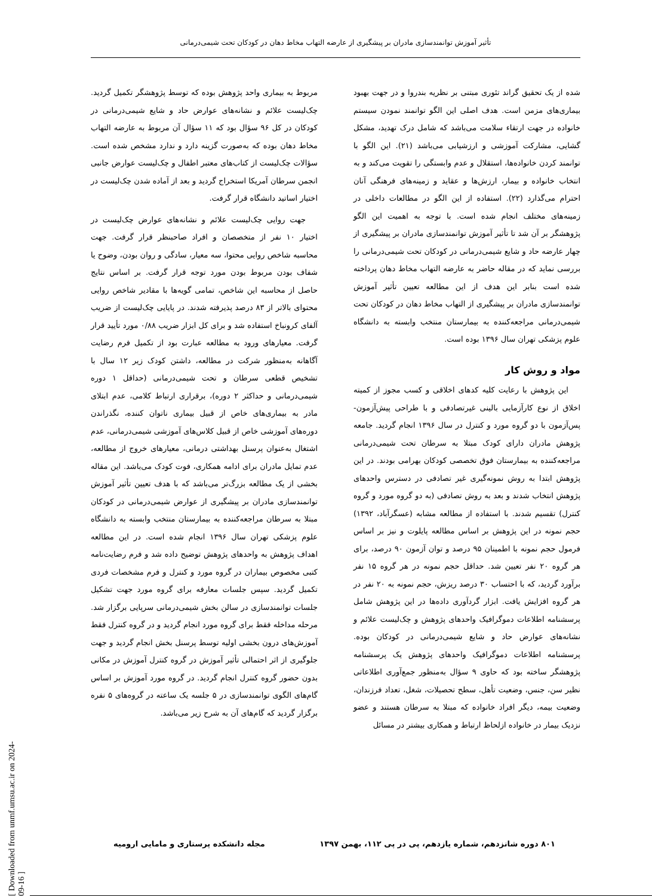تأثیر آموزش توانمندسازی مادران بر پیشگیری از عارضه التهاب مخاط دهان در کودکان تحت شیمی‌درمانی
شده از یک تحقیق گراند تئوری مبتنی بر نظریه بندروا و در جهت بهبود بیماری‌های مزمن است. هدف اصلی این الگو توانمند نمودن سیستم خانواده در جهت ارتقاء سلامت می‌باشد که شامل درک تهدید، مشکل گشایی، مشارکت آموزشی و ارزشیابی می‌باشد (۲۱). این الگو با توانمند کردن خانواده‌ها، استقلال و عدم وابستگی را تقویت می‌کند و به انتخاب خانواده و بیمار، ارزش‌ها و عقاید و زمینه‌های فرهنگی آنان احترام می‌گذارد (۲۲). استفاده از این الگو در مطالعات داخلی در زمینه‌های مختلف انجام شده است. با توجه به اهمیت این الگو پژوهشگر بر آن شد تا تأثیر آموزش توانمندسازی مادران بر پیشگیری از چهار عارضه حاد و شایع شیمی‌درمانی در کودکان تحت شیمی‌درمانی را بررسی نماید که در مقاله حاضر به عارضه التهاب مخاط دهان پرداخته شده است بنابر این هدف از این مطالعه تعیین تأثیر آموزش توانمندسازی مادران بر پیشگیری از التهاب مخاط دهان در کودکان تحت شیمی‌درمانی مراجعه‌کننده به بیمارستان منتخب وابسته به دانشگاه علوم پزشکی تهران سال ۱۳۹۶ بوده است.
مواد و روش کار
این پژوهش با رعایت کلیه کدهای اخلاقی و کسب مجوز از کمیته اخلاق از نوع کارآزمایی بالینی غیرتصادفی و با طراحی پیش‌آزمون-پس‌آزمون با دو گروه مورد و کنترل در سال ۱۳۹۶ انجام گردید. جامعه پژوهش مادران دارای کودک مبتلا به سرطان تحت شیمی‌درمانی مراجعه‌کننده به بیمارستان فوق تخصصی کودکان بهرامی بودند. در این پژوهش ابتدا به روش نمونه‌گیری غیر تصادفی در دسترس واحدهای پژوهش انتخاب شدند و بعد به روش تصادفی (به دو گروه مورد و گروه کنترل) تقسیم شدند. با استفاده از مطالعه مشابه (عسگرآباد، ۱۳۹۲) حجم نمونه در این پژوهش بر اساس مطالعه پایلوت و نیز بر اساس فرمول حجم نمونه با اطمینان ۹۵ درصد و توان آزمون ۹۰ درصد، برای هر گروه ۲۰ نفر تعیین شد. حداقل حجم نمونه در هر گروه ۱۵ نفر برآورد گردید، که با احتساب ۳۰ درصد ریزش، حجم نمونه به ۲۰ نفر در هر گروه افزایش یافت. ابزار گردآوری داده‌ها در این پژوهش شامل پرسشنامه اطلاعات دموگرافیک واحدهای پژوهش و چک‌لیست علائم و نشانه‌های عوارض حاد و شایع شیمی‌درمانی در کودکان بوده. پرسشنامه اطلاعات دموگرافیک واحدهای پژوهش یک پرسشنامه پژوهشگر ساخته بود که حاوی ۹ سؤال به‌منظور جمع‌آوری اطلاعاتی نظیر سن، جنس، وضعیت تأهل، سطح تحصیلات، شغل، تعداد فرزندان، وضعیت بیمه، دیگر افراد خانواده که مبتلا به سرطان هستند و عضو نزدیک بیمار در خانواده ازلحاظ ارتباط و همکاری بیشتر در مسائل
مربوط به بیماری واحد پژوهش بوده که توسط پژوهشگر تکمیل گردید. چک‌لیست علائم و نشانه‌های عوارض حاد و شایع شیمی‌درمانی در کودکان در کل ۹۶ سؤال بود که ۱۱ سؤال آن مربوط به عارضه التهاب مخاط دهان بوده که به‌صورت گزینه دارد و ندارد مشخص شده است. سؤالات چک‌لیست از کتاب‌های معتبر اطفال و چک‌لیست عوارض جانبی انجمن سرطان آمریکا استخراج گردید و بعد از آماده شدن چک‌لیست در اختیار اساتید دانشگاه قرار گرفت.
جهت روایی چک‌لیست علائم و نشانه‌های عوارض چک‌لیست در اختیار ۱۰ نفر از متخصصان و افراد صاحبنظر قرار گرفت. جهت محاسبه شاخص روایی محتوا، سه معیار، سادگی و روان بودن، وضوح یا شفاف بودن مربوط بودن مورد توجه قرار گرفت. بر اساس نتایج حاصل از محاسبه این شاخص، تمامی گویه‌ها با مقادیر شاخص روایی محتوای بالاتر از ۸۳ درصد پذیرفته شدند. در پایایی چک‌لیست از ضریب آلفای کرونباخ استفاده شد و برای کل ابزار ضریب ۰/۸۸ مورد تأیید قرار گرفت. معیارهای ورود به مطالعه عبارت بود از تکمیل فرم رضایت آگاهانه به‌منظور شرکت در مطالعه، داشتن کودک زیر ۱۲ سال با تشخیص قطعی سرطان و تحت شیمی‌درمانی (حداقل ۱ دوره شیمی‌درمانی و حداکثر ۲ دوره)، برقراری ارتباط کلامی، عدم ابتلای مادر به بیماری‌های خاص از قبیل بیماری ناتوان کننده، نگذراندن دوره‌های آموزشی خاص از قبیل کلاس‌های آموزشی شیمی‌درمانی، عدم اشتغال به‌عنوان پرسنل بهداشتی درمانی، معیارهای خروج از مطالعه، عدم تمایل مادران برای ادامه همکاری، فوت کودک می‌باشد. این مقاله بخشی از یک مطالعه بزرگ‌تر می‌باشد که با هدف تعیین تأثیر آموزش توانمندسازی مادران بر پیشگیری از عوارض شیمی‌درمانی در کودکان مبتلا به سرطان مراجعه‌کننده به بیمارستان منتخب وابسته به دانشگاه علوم پزشکی تهران سال ۱۳۹۶ انجام شده است. در این مطالعه اهداف پژوهش به واحدهای پژوهش توضیح داده شد و فرم رضایت‌نامه کتبی مخصوص بیماران در گروه مورد و کنترل و فرم مشخصات فردی تکمیل گردید. سپس جلسات معارفه برای گروه مورد جهت تشکیل جلسات توانمندسازی در سالن بخش شیمی‌درمانی سرپایی برگزار شد. مرحله مداخله فقط برای گروه مورد انجام گردید و در گروه کنترل فقط آموزش‌های درون بخشی اولیه توسط پرسنل بخش انجام گردید و جهت جلوگیری از اثر احتمالی تأثیر آموزش در گروه کنترل آموزش در مکانی بدون حضور گروه کنترل انجام گردید. در گروه مورد آموزش بر اساس گام‌های الگوی توانمندسازی در ۵ جلسه یک ساعته در گروه‌های ۵ نفره برگزار گردید که گام‌های آن به شرح زیر می‌باشد.
۸۰۱ دوره شانزدهم، شماره یازدهم، پی در پی ۱۱۲، بهمن ۱۳۹۷ مجله دانشکده پرستاری و مامایی ارومیه
[ Downloaded from unmf.umsu.ac.ir on 2024-09-16 ]